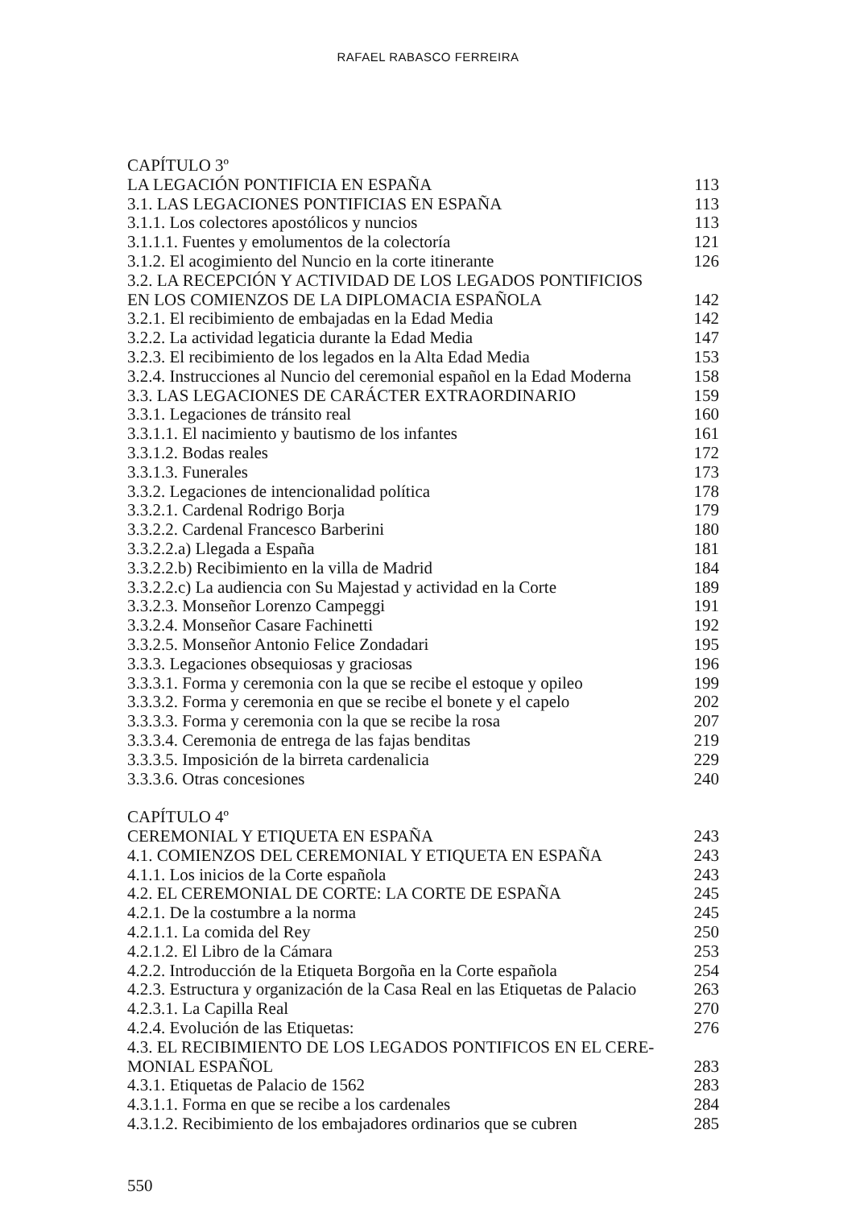RAFAEL RABASCO FERREIRA
CAPÍTULO 3º
LA LEGACIÓN PONTIFICIA EN ESPAÑA 113
3.1. LAS LEGACIONES PONTIFICIAS EN ESPAÑA 113
3.1.1. Los colectores apostólicos y nuncios 113
3.1.1.1. Fuentes y emolumentos de la colectoría 121
3.1.2. El acogimiento del Nuncio en la corte itinerante 126
3.2. LA RECEPCIÓN Y ACTIVIDAD DE LOS LEGADOS PONTIFICIOS
EN LOS COMIENZOS DE LA DIPLOMACIA ESPAÑOLA 142
3.2.1. El recibimiento de embajadas en la Edad Media 142
3.2.2. La actividad legaticia durante la Edad Media 147
3.2.3. El recibimiento de los legados en la Alta Edad Media 153
3.2.4. Instrucciones al Nuncio del ceremonial español en la Edad Moderna 158
3.3. LAS LEGACIONES DE CARÁCTER EXTRAORDINARIO 159
3.3.1. Legaciones de tránsito real 160
3.3.1.1. El nacimiento y bautismo de los infantes 161
3.3.1.2. Bodas reales 172
3.3.1.3. Funerales 173
3.3.2. Legaciones de intencionalidad política 178
3.3.2.1. Cardenal Rodrigo Borja 179
3.3.2.2. Cardenal Francesco Barberini 180
3.3.2.2.a) Llegada a España 181
3.3.2.2.b) Recibimiento en la villa de Madrid 184
3.3.2.2.c) La audiencia con Su Majestad y actividad en la Corte 189
3.3.2.3. Monseñor Lorenzo Campeggi 191
3.3.2.4. Monseñor Casare Fachinetti 192
3.3.2.5. Monseñor Antonio Felice Zondadari 195
3.3.3. Legaciones obsequiosas y graciosas 196
3.3.3.1. Forma y ceremonia con la que se recibe el estoque y opileo 199
3.3.3.2. Forma y ceremonia en que se recibe el bonete y el capelo 202
3.3.3.3. Forma y ceremonia con la que se recibe la rosa 207
3.3.3.4. Ceremonia de entrega de las fajas benditas 219
3.3.3.5. Imposición de la birreta cardenalicia 229
3.3.3.6. Otras concesiones 240
CAPÍTULO 4º
CEREMONIAL Y ETIQUETA EN ESPAÑA 243
4.1. COMIENZOS DEL CEREMONIAL Y ETIQUETA EN ESPAÑA 243
4.1.1. Los inicios de la Corte española 243
4.2. EL CEREMONIAL DE CORTE: LA CORTE DE ESPAÑA 245
4.2.1. De la costumbre a la norma 245
4.2.1.1. La comida del Rey 250
4.2.1.2. El Libro de la Cámara 253
4.2.2. Introducción de la Etiqueta Borgoña en la Corte española 254
4.2.3. Estructura y organización de la Casa Real en las Etiquetas de Palacio 263
4.2.3.1. La Capilla Real 270
4.2.4. Evolución de las Etiquetas: 276
4.3. EL RECIBIMIENTO DE LOS LEGADOS PONTIFICOS EN EL CERE-
MONIAL ESPAÑOL 283
4.3.1. Etiquetas de Palacio de 1562 283
4.3.1.1. Forma en que se recibe a los cardenales 284
4.3.1.2. Recibimiento de los embajadores ordinarios que se cubren 285
550